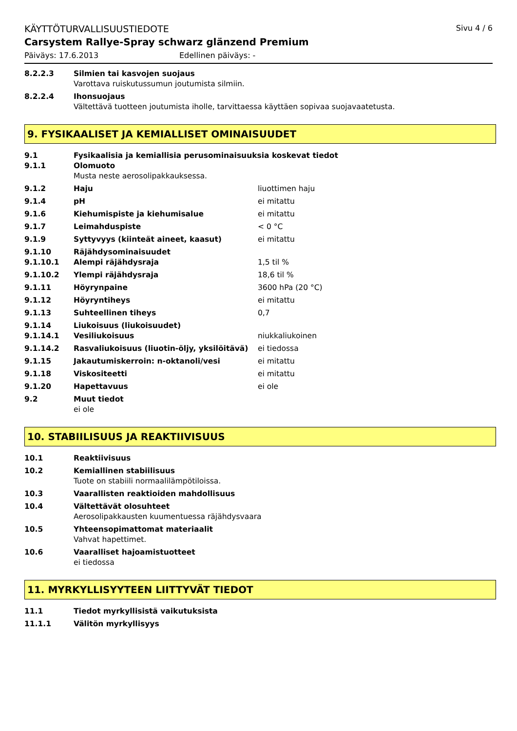KÄYTTÖTURVALLISUUSTIEDOTE Sivu 4 / 6
Carsystem Rallye-Spray schwarz glänzend Premium
Päiväys: 17.6.2013 Edellinen päiväys: -
8.2.2.3 Silmien tai kasvojen suojaus
Varottava ruiskutussumun joutumista silmiin.
8.2.2.4 Ihonsuojaus
Vältettävä tuotteen joutumista iholle, tarvittaessa käyttäen sopivaa suojavaatetusta.
9. FYSIKAALISET JA KEMIALLISET OMINAISUUDET
9.1 Fysikaalisia ja kemiallisia perusominaisuuksia koskevat tiedot
9.1.1 Olomuoto
Musta neste aerosolipakkauksessa.
9.1.2 Haju liuottimen haju
9.1.4 pH ei mitattu
9.1.6 Kiehumispiste ja kiehumisalue ei mitattu
9.1.7 Leimahduspiste < 0 °C
9.1.9 Syttyvyys (kiinteät aineet, kaasut) ei mitattu
9.1.10 Räjähdysominaisuudet
9.1.10.1 Alempi räjähdysraja 1,5 til %
9.1.10.2 Ylempi räjähdysraja 18,6 til %
9.1.11 Höyrynpaine 3600 hPa (20 °C)
9.1.12 Höyryntiheys ei mitattu
9.1.13 Suhteellinen tiheys 0,7
9.1.14 Liukoisuus (liukoisuudet)
9.1.14.1 Vesiliukoisuus niukkaliukoinen
9.1.14.2 Rasvaliukoisuus (liuotin-öljy, yksilöitävä) ei tiedossa
9.1.15 Jakautumiskerroin: n-oktanoli/vesi ei mitattu
9.1.18 Viskositeetti ei mitattu
9.1.20 Hapettavuus ei ole
9.2 Muut tiedot
ei ole
10. STABIILISUUS JA REAKTIIVISUUS
10.1 Reaktiivisuus
10.2 Kemiallinen stabiilisuus
Tuote on stabiili normaalilämpötiloissa.
10.3 Vaarallisten reaktioiden mahdollisuus
10.4 Vältettävät olosuhteet
Aerosolipakkausten kuumentuessa räjähdysvaara
10.5 Yhteensopimattomat materiaalit
Vahvat hapettimet.
10.6 Vaaralliset hajoamistuotteet
ei tiedossa
11. MYRKYLLISYYTEEN LIITTYVÄT TIEDOT
11.1 Tiedot myrkyllisistä vaikutuksista
11.1.1 Välitön myrkyllisyys